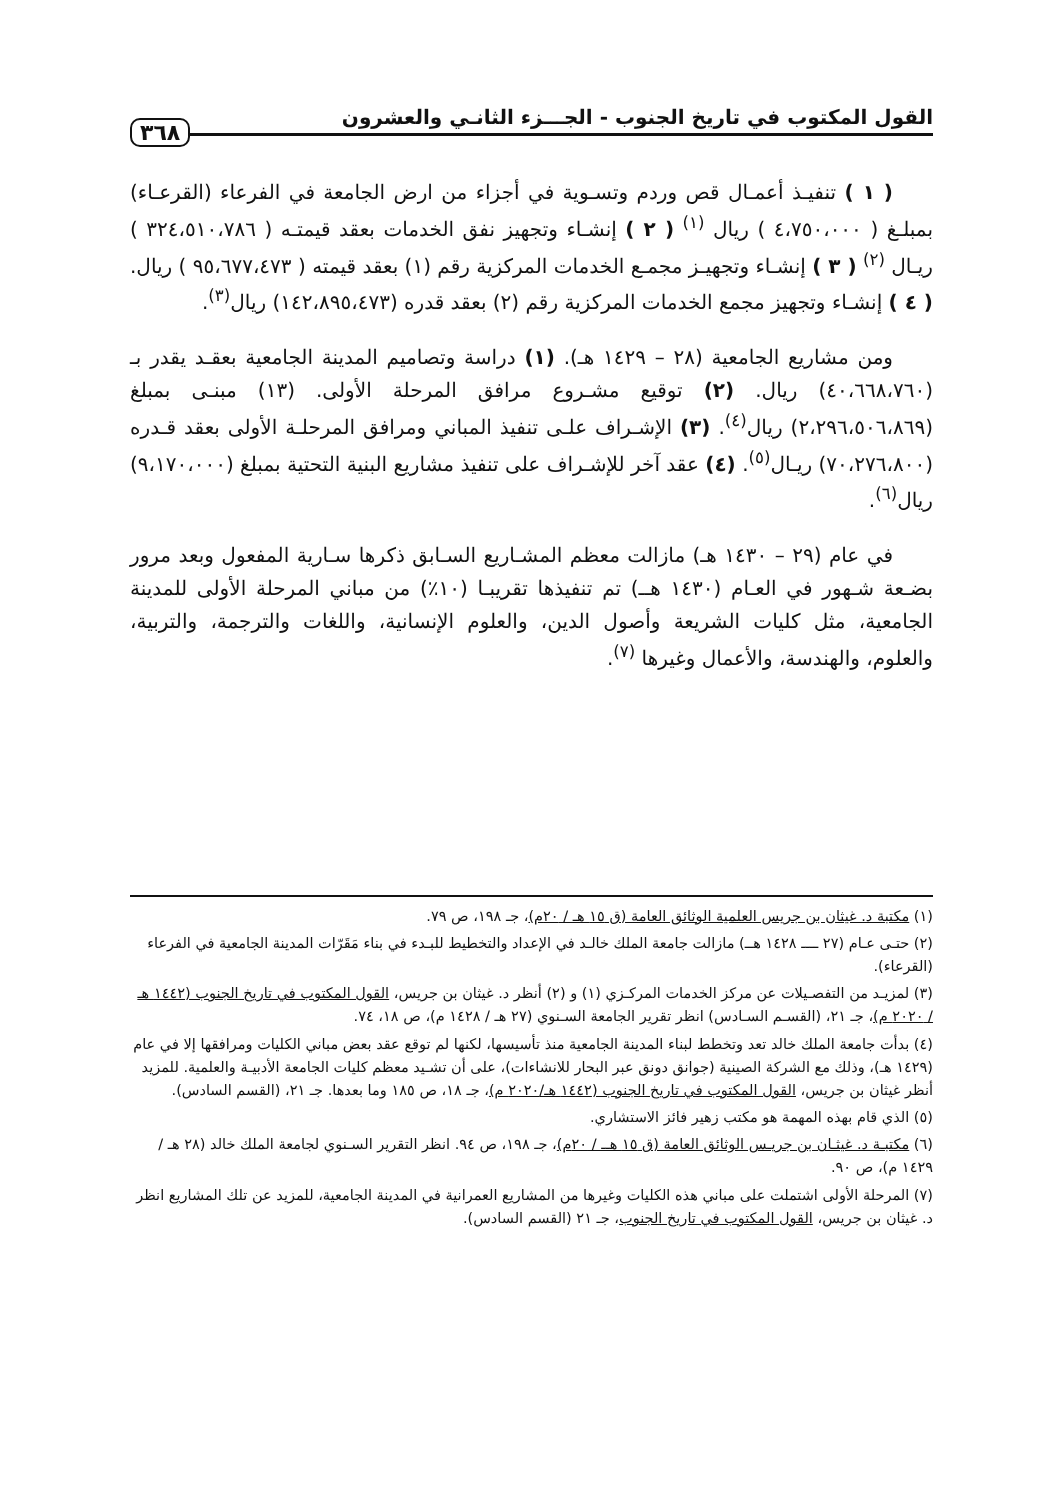القول المكتوب في تاريخ الجنوب - الجـــزء الثانـي والعشرون ٣٦٨
( ١ ) تنفيـذ أعمـال قص وردم وتسـوية في أجزاء من ارض الجامعة في الفرعاء (القرعـاء) بمبلـغ ( ٤،٧٥٠،٠٠٠ ) ريال <sup>(١)</sup> ( ٢ ) إنشـاء وتجهيز نفق الخدمات بعقد قيمتـه ( ٣٢٤،٥١٠،٧٨٦ ) ريـال <sup>(٢)</sup> ( ٣ ) إنشـاء وتجهيـز مجمـع الخدمات المركزية رقم (١) بعقد قيمته ( ٩٥،٦٧٧،٤٧٣ ) ريال. ( ٤ ) إنشـاء وتجهيز مجمع الخدمات المركزية رقم (٢) بعقد قدره (١٤٢،٨٩٥،٤٧٣) ريال<sup>(٣)</sup>.
ومن مشاريع الجامعية (٢٨ – ١٤٢٩ هـ). (١) دراسة وتصاميم المدينة الجامعية بعقـد يقدر بـ (٤٠،٦٦٨،٧٦٠) ريال. (٢) توقيع مشـروع مرافق المرحلة الأولى. (١٣) مبنـى بمبلغ (٢،٢٩٦،٥٠٦،٨٦٩) ريال<sup>(٤)</sup>. (٣) الإشـراف علـى تنفيذ المباني ومرافق المرحلـة الأولى بعقد قـدره (٧٠،٢٧٦،٨٠٠) ريـال<sup>(٥)</sup>. (٤) عقد آخر للإشـراف على تنفيذ مشاريع البنية التحتية بمبلغ (٩،١٧٠،٠٠٠) ريال<sup>(٦)</sup>.
في عام (٢٩ – ١٤٣٠ هـ) مازالت معظم المشـاريع السـابق ذكرها سـارية المفعول وبعد مرور بضـعة شـهور في العـام (١٤٣٠ هــ) تم تنفيذها تقريبـا (١٠٪) من مباني المرحلة الأولى للمدينة الجامعية، مثل كليات الشريعة وأصول الدين، والعلوم الإنسانية، واللغات والترجمة، والتربية، والعلوم، والهندسة، والأعمال وغيرها <sup>(٧)</sup>.
(١) مكتبة د. غيثان بن جريس العلمية الوثائق العامة (ق ١٥ هـ / ٢٠م)، جـ ١٩٨، ص ٧٩.
(٢) حتـى عـام (٢٧ ــــ ١٤٢٨ هــ) مازالت جامعة الملك خالـد في الإعداد والتخطيط للبـدء في بناء مَقَرّات المدينة الجامعية في الفرعاء (القرعاء).
(٣) لمزيـد من التفصـيلات عن مركز الخدمات المركـزي (١) و (٢) أنظر د. غيثان بن جريس، القول المكتوب في تاريخ الجنوب (١٤٤٢ هـ / ٢٠٢٠ م)، جـ ٢١، (القسـم السـادس) انظر تقرير الجامعة السـنوي (٢٧ هـ / ١٤٢٨ م)، ص ١٨، ٧٤.
(٤) بدأت جامعة الملك خالد تعد وتخطط لبناء المدينة الجامعية منذ تأسيسها، لكنها لم توقع عقد بعض مباني الكليات ومرافقها إلا في عام (١٤٢٩ هـ)، وذلك مع الشركة الصينية (جوانق دونق عبر البحار للانشاءات)، على أن تشـيد معظم كليات الجامعة الأدبيـة والعلمية. للمزيد أنظر غيثان بن جريس، القول المكتوب في تاريخ الجنوب (١٤٤٢ هـ/٢٠٢٠ م)، جـ ١٨، ص ١٨٥ وما بعدها. جـ ٢١، (القسم السادس).
(٥) الذي قام بهذه المهمة هو مكتب زهير فائز الاستشاري.
(٦) مكتبـة د. غيثـان بن جريـس الوثائق العامة (ق ١٥ هــ / ٢٠م)، جـ ١٩٨، ص ٩٤. انظر التقرير السـنوي لجامعة الملك خالد (٢٨ هـ / ١٤٢٩ م)، ص ٩٠.
(٧) المرحلة الأولى اشتملت على مباني هذه الكليات وغيرها من المشاريع العمرانية في المدينة الجامعية، للمزيد عن تلك المشاريع انظر د. غيثان بن جريس، القول المكتوب في تاريخ الجنوب، جـ ٢١ (القسم السادس).